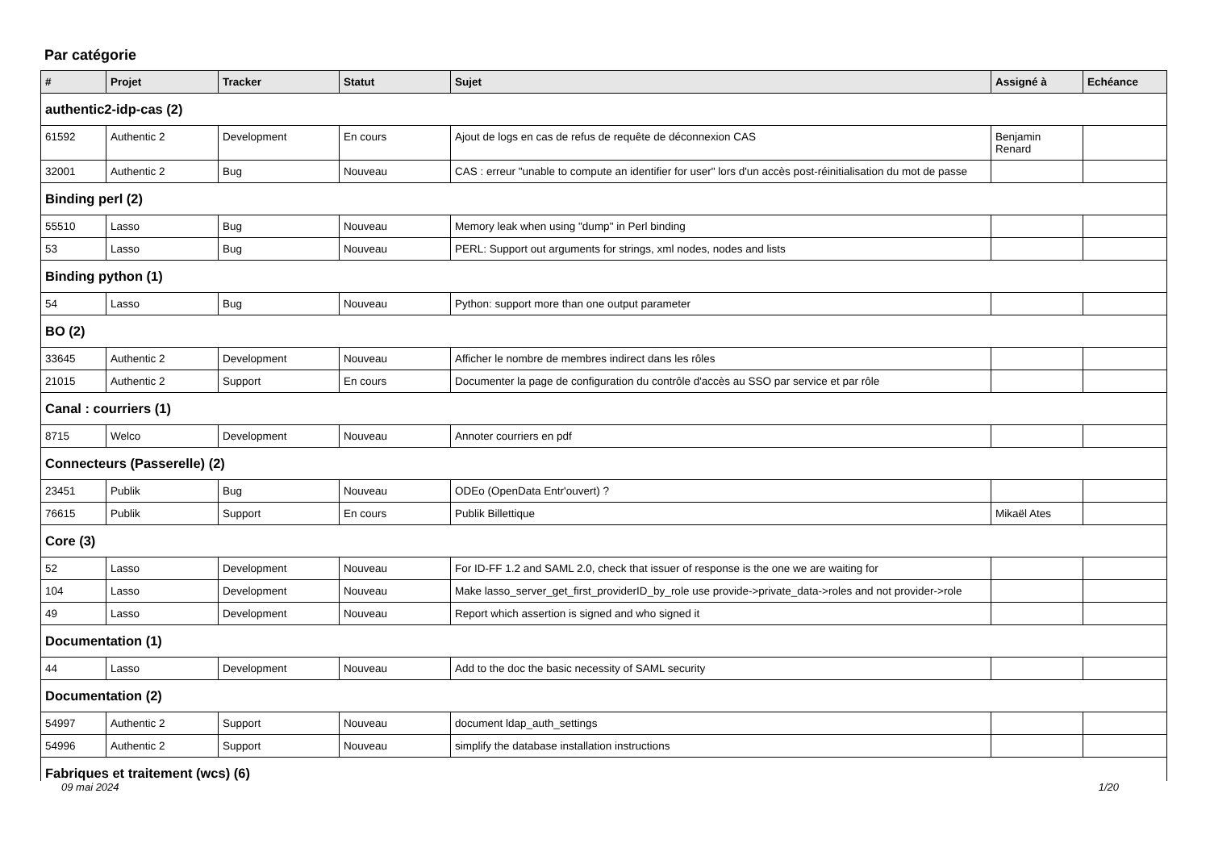Par catégorie
| # | Projet | Tracker | Statut | Sujet | Assigné à | Echéance |
| --- | --- | --- | --- | --- | --- | --- |
| authentic2-idp-cas (2) | | | | | | |
| 61592 | Authentic 2 | Development | En cours | Ajout de logs en cas de refus de requête de déconnexion CAS | Benjamin Renard | |
| 32001 | Authentic 2 | Bug | Nouveau | CAS : erreur "unable to compute an identifier for user" lors d'un accès post-réinitialisation du mot de passe | | |
| Binding perl (2) | | | | | | |
| 55510 | Lasso | Bug | Nouveau | Memory leak when using "dump" in Perl binding | | |
| 53 | Lasso | Bug | Nouveau | PERL: Support out arguments for strings, xml nodes, nodes and lists | | |
| Binding python (1) | | | | | | |
| 54 | Lasso | Bug | Nouveau | Python: support more than one output parameter | | |
| BO (2) | | | | | | |
| 33645 | Authentic 2 | Development | Nouveau | Afficher le nombre de membres indirect dans les rôles | | |
| 21015 | Authentic 2 | Support | En cours | Documenter la page de configuration du contrôle d'accès au SSO par service et par rôle | | |
| Canal : courriers (1) | | | | | | |
| 8715 | Welco | Development | Nouveau | Annoter courriers en pdf | | |
| Connecteurs (Passerelle) (2) | | | | | | |
| 23451 | Publik | Bug | Nouveau | ODEo (OpenData Entr'ouvert) ? | | |
| 76615 | Publik | Support | En cours | Publik Billettique | Mikaël Ates | |
| Core (3) | | | | | | |
| 52 | Lasso | Development | Nouveau | For ID-FF 1.2 and SAML 2.0, check that issuer of response is the one we are waiting for | | |
| 104 | Lasso | Development | Nouveau | Make lasso_server_get_first_providerID_by_role use provide->private_data->roles and not provider->role | | |
| 49 | Lasso | Development | Nouveau | Report which assertion is signed and who signed it | | |
| Documentation (1) | | | | | | |
| 44 | Lasso | Development | Nouveau | Add to the doc the basic necessity of SAML security | | |
| Documentation (2) | | | | | | |
| 54997 | Authentic 2 | Support | Nouveau | document ldap_auth_settings | | |
| 54996 | Authentic 2 | Support | Nouveau | simplify the database installation instructions | | |
| Fabriques et traitement (wcs) (6) | | | | | | |
09 mai 2024 1/20